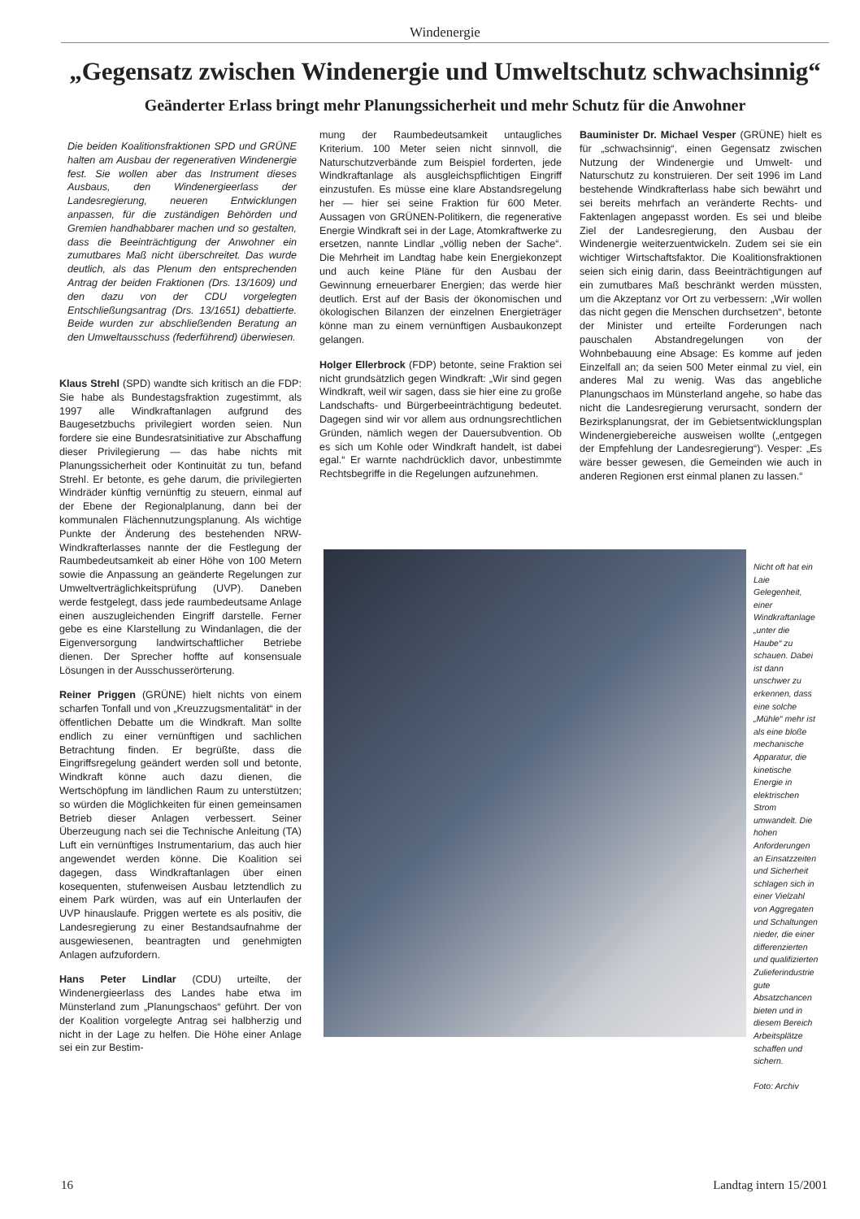Windenergie
„Gegensatz zwischen Windenergie und Umweltschutz schwachsinnig“
Geänderter Erlass bringt mehr Planungssicherheit und mehr Schutz für die Anwohner
Die beiden Koalitionsfraktionen SPD und GRÜNE halten am Ausbau der regenerativen Windenergie fest. Sie wollen aber das Instrument dieses Ausbaus, den Windenergieerlass der Landesregierung, neueren Entwicklungen anpassen, für die zuständigen Behörden und Gremien handhabbarer machen und so gestalten, dass die Beeinträchtigung der Anwohner ein zumutbares Maß nicht überschreitet. Das wurde deutlich, als das Plenum den entsprechenden Antrag der beiden Fraktionen (Drs. 13/1609) und den dazu von der CDU vorgelegten Entschließungsantrag (Drs. 13/1651) debattierte. Beide wurden zur abschließenden Beratung an den Umweltausschuss (federführend) überwiesen.
Klaus Strehl (SPD) wandte sich kritisch an die FDP: Sie habe als Bundestagsfraktion zugestimmt, als 1997 alle Windkraftanlagen aufgrund des Baugesetzbuchs privilegiert worden seien. Nun fordere sie eine Bundesratsinitiative zur Abschaffung dieser Privilegierung — das habe nichts mit Planungssicherheit oder Kontinuität zu tun, befand Strehl. Er betonte, es gehe darum, die privilegierten Windräder künftig vernünftig zu steuern, einmal auf der Ebene der Regionalplanung, dann bei der kommunalen Flächennutzungsplanung. Als wichtige Punkte der Änderung des bestehenden NRW-Windkrafterlasses nannte der die Festlegung der Raumbedeutsamkeit ab einer Höhe von 100 Metern sowie die Anpassung an geänderte Regelungen zur Umweltverträglichkeitsprüfung (UVP). Daneben werde festgelegt, dass jede raumbedeutsame Anlage einen auszugleichenden Eingriff darstelle. Ferner gebe es eine Klarstellung zu Windanlagen, die der Eigenversorgung landwirtschaftlicher Betriebe dienen. Der Sprecher hoffte auf konsensuale Lösungen in der Ausschusserörterung.
Reiner Priggen (GRÜNE) hielt nichts von einem scharfen Tonfall und von „Kreuzzugsmentalität“ in der öffentlichen Debatte um die Windkraft. Man sollte endlich zu einer vernünftigen und sachlichen Betrachtung finden. Er begrüßte, dass die Eingriffsregelung geändert werden soll und betonte, Windkraft könne auch dazu dienen, die Wertschöpfung im ländlichen Raum zu unterstützen; so würden die Möglichkeiten für einen gemeinsamen Betrieb dieser Anlagen verbessert. Seiner Überzeugung nach sei die Technische Anleitung (TA) Luft ein vernünftiges Instrumentarium, das auch hier angewendet werden könne. Die Koalition sei dagegen, dass Windkraftanlagen über einen kosequenten, stufenweisen Ausbau letztendlich zu einem Park würden, was auf ein Unterlaufen der UVP hinauslaufe. Priggen wertete es als positiv, die Landesregierung zu einer Bestandsaufnahme der ausgewiesenen, beantragten und genehmigten Anlagen aufzufordern.
Hans Peter Lindlar (CDU) urteilte, der Windenergieerlass des Landes habe etwa im Münsterland zum „Planungschaos“ geführt. Der von der Koalition vorgelegte Antrag sei halbherzig und nicht in der Lage zu helfen. Die Höhe einer Anlage sei ein zur Bestim-
mung der Raumbedeutsamkeit untaugliches Kriterium. 100 Meter seien nicht sinnvoll, die Naturschutzverbände zum Beispiel forderten, jede Windkraftanlage als ausgleichspflichtigen Eingriff einzustufen. Es müsse eine klare Abstandsregelung her — hier sei seine Fraktion für 600 Meter. Aussagen von GRÜNEN-Politikern, die regenerative Energie Windkraft sei in der Lage, Atomkraftwerke zu ersetzen, nannte Lindlar „völlig neben der Sache“. Die Mehrheit im Landtag habe kein Energiekonzept und auch keine Pläne für den Ausbau der Gewinnung erneuerbarer Energien; das werde hier deutlich. Erst auf der Basis der ökonomischen und ökologischen Bilanzen der einzelnen Energieträger könne man zu einem vernünftigen Ausbaukonzept gelangen.
Holger Ellerbrock (FDP) betonte, seine Fraktion sei nicht grundsätzlich gegen Windkraft: „Wir sind gegen Windkraft, weil wir sagen, dass sie hier eine zu große Landschafts- und Bürgerbeeinträchtigung bedeutet. Dagegen sind wir vor allem aus ordnungsrechtlichen Gründen, nämlich wegen der Dauersubvention. Ob es sich um Kohle oder Windkraft handelt, ist dabei egal.“ Er warnte nachdrücklich davor, unbestimmte Rechtsbegriffe in die Regelungen aufzunehmen.
Bauminister Dr. Michael Vesper (GRÜNE) hielt es für „schwachsinnig“, einen Gegensatz zwischen Nutzung der Windenergie und Umwelt- und Naturschutz zu konstruieren. Der seit 1996 im Land bestehende Windkrafterlass habe sich bewährt und sei bereits mehrfach an veränderte Rechts- und Faktenlagen angepasst worden. Es sei und bleibe Ziel der Landesregierung, den Ausbau der Windenergie weiterzuentwickeln. Zudem sei sie ein wichtiger Wirtschaftsfaktor. Die Koalitionsfraktionen seien sich einig darin, dass Beeinträchtigungen auf ein zumutbares Maß beschränkt werden müssten, um die Akzeptanz vor Ort zu verbessern: „Wir wollen das nicht gegen die Menschen durchsetzen“, betonte der Minister und erteilte Forderungen nach pauschalen Abstandregelungen von der Wohnbebauung eine Absage: Es komme auf jeden Einzelfall an; da seien 500 Meter einmal zu viel, ein anderes Mal zu wenig. Was das angebliche Planungschaos im Münsterland angehe, so habe das nicht die Landesregierung verursacht, sondern der Bezirksplanungsrat, der im Gebietsentwicklungsplan Windenergiebereiche ausweisen wollte („entgegen der Empfehlung der Landesregierung“). Vesper: „Es wäre besser gewesen, die Gemeinden wie auch in anderen Regionen erst einmal planen zu lassen.“
Nicht oft hat ein Laie Gelegenheit, einer Windkraftanlage „unter die Haube“ zu schauen. Dabei ist dann unschwer zu erkennen, dass eine solche „Mühle“ mehr ist als eine bloße mechanische Apparatur, die kinetische Energie in elektrischen Strom umwandelt. Die hohen Anforderungen an Einsatzzeiten und Sicherheit schlagen sich in einer Vielzahl von Aggregaten und Schaltungen nieder, die einer differenzierten und qualifizierten Zulieferindustrie gute Absatzchancen bieten und in diesem Bereich Arbeitsplätze schaffen und sichern.
Foto: Archiv
16 Landtag intern 15/2001